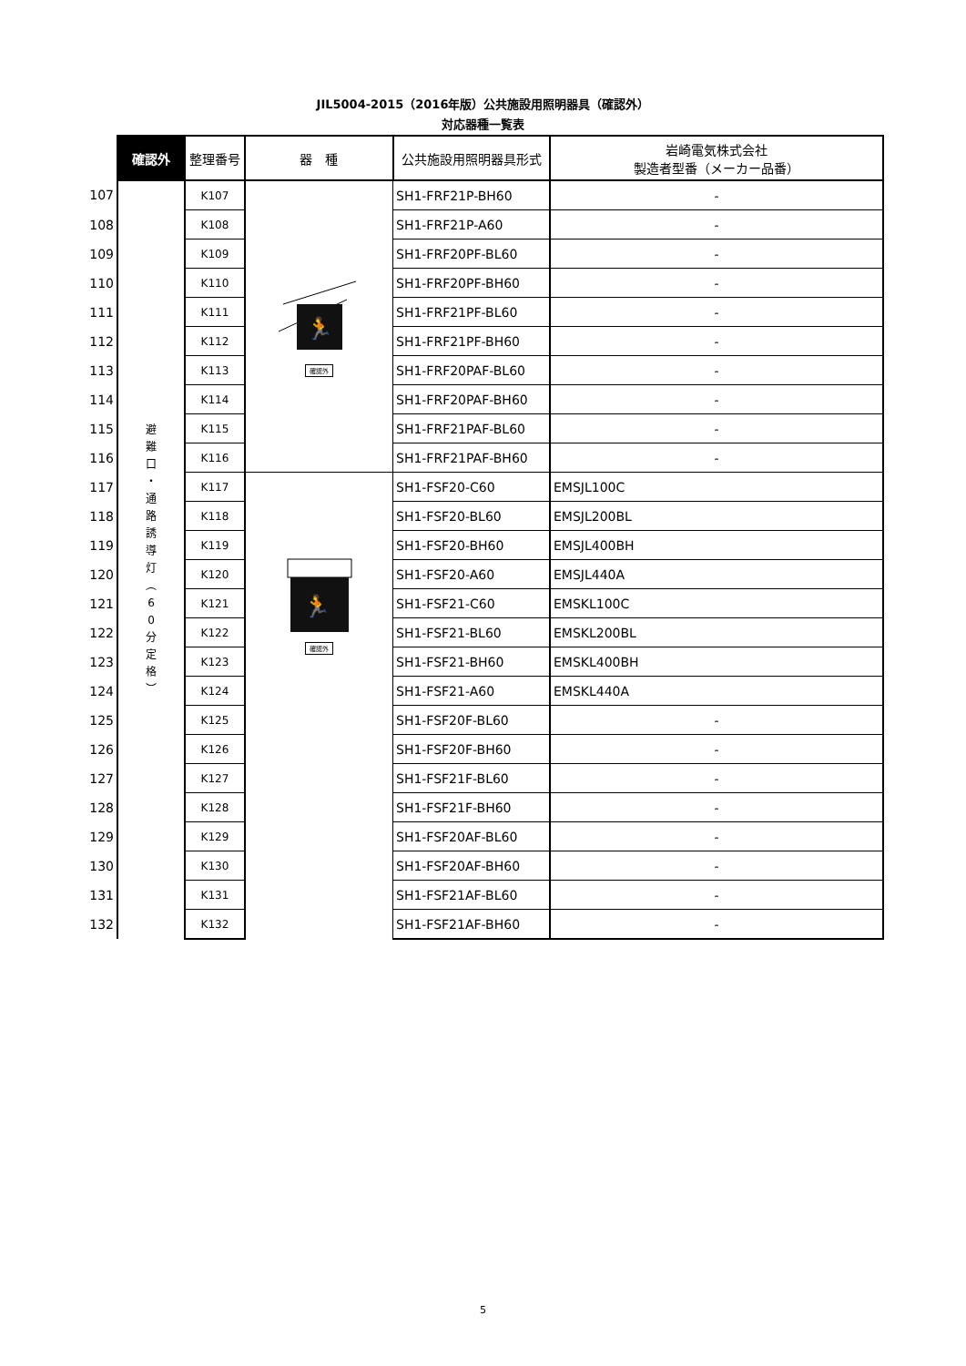JIL5004-2015（2016年版）公共施設用照明器具（確認外）
対応器種一覧表
| | 確認外 | 整理番号 | 器 種 | 公共施設用照明器具形式 | 岩崎電気株式会社 製造者型番（メーカー品番） |
| --- | --- | --- | --- | --- | --- |
| 107 | 避 難 口 ・ 通 路 誘 導 灯 ︵ 6 0 分 定 格 ︶ | K107 | 🏃 確認外 | SH1-FRF21P-BH60 | - |
| 108 | | K108 | | SH1-FRF21P-A60 | - |
| 109 | | K109 | | SH1-FRF20PF-BL60 | - |
| 110 | | K110 | | SH1-FRF20PF-BH60 | - |
| 111 | | K111 | | SH1-FRF21PF-BL60 | - |
| 112 | | K112 | | SH1-FRF21PF-BH60 | - |
| 113 | | K113 | | SH1-FRF20PAF-BL60 | - |
| 114 | | K114 | | SH1-FRF20PAF-BH60 | - |
| 115 | | K115 | | SH1-FRF21PAF-BL60 | - |
| 116 | | K116 | | SH1-FRF21PAF-BH60 | - |
| 117 | | K117 | 🏃 確認外 | SH1-FSF20-C60 | EMSJL100C |
| 118 | | K118 | | SH1-FSF20-BL60 | EMSJL200BL |
| 119 | | K119 | | SH1-FSF20-BH60 | EMSJL400BH |
| 120 | | K120 | | SH1-FSF20-A60 | EMSJL440A |
| 121 | | K121 | | SH1-FSF21-C60 | EMSKL100C |
| 122 | | K122 | | SH1-FSF21-BL60 | EMSKL200BL |
| 123 | | K123 | | SH1-FSF21-BH60 | EMSKL400BH |
| 124 | | K124 | | SH1-FSF21-A60 | EMSKL440A |
| 125 | | K125 | | SH1-FSF20F-BL60 | - |
| 126 | | K126 | | SH1-FSF20F-BH60 | - |
| 127 | | K127 | | SH1-FSF21F-BL60 | - |
| 128 | | K128 | | SH1-FSF21F-BH60 | - |
| 129 | | K129 | | SH1-FSF20AF-BL60 | - |
| 130 | | K130 | | SH1-FSF20AF-BH60 | - |
| 131 | | K131 | | SH1-FSF21AF-BL60 | - |
| 132 | | K132 | | SH1-FSF21AF-BH60 | - |
5